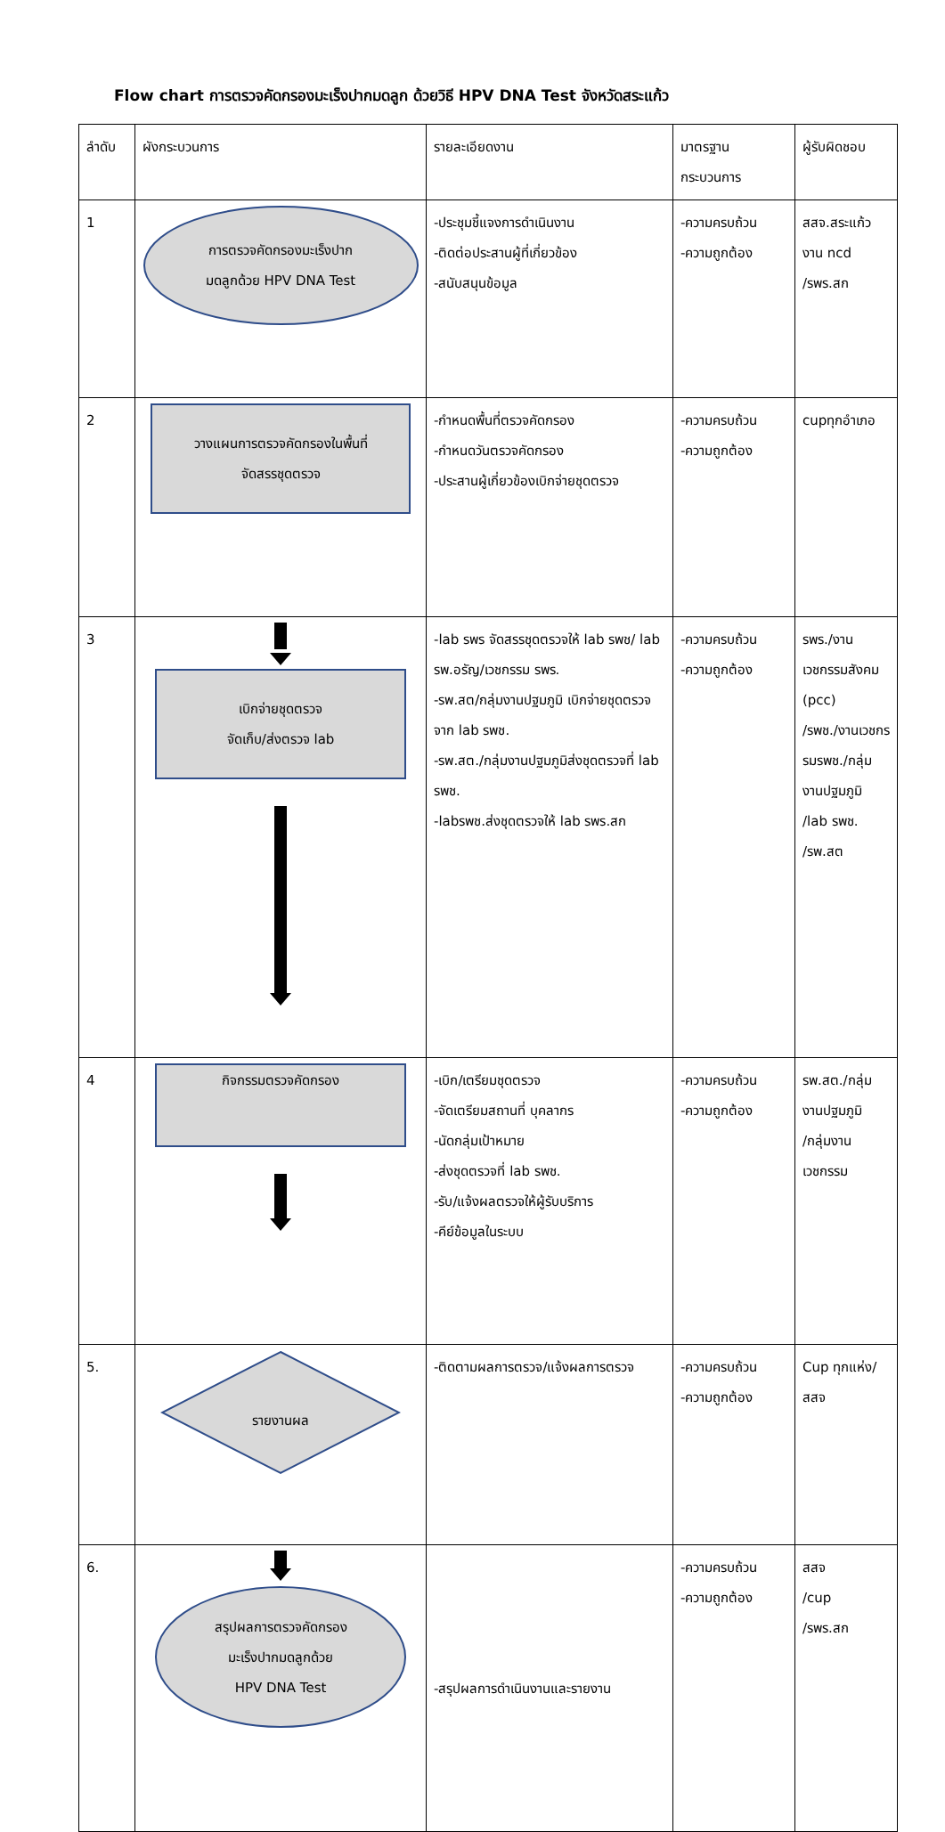Flow chart การตรวจคัดกรองมะเร็งปากมดลูก ด้วยวิธี HPV DNA Test จังหวัดสระแก้ว
| ลำดับ | ผังกระบวนการ | รายละเอียดงาน | มาตรฐาน กระบวนการ | ผู้รับผิดชอบ |
| --- | --- | --- | --- | --- |
| 1 | การตรวจคัดกรองมะเร็งปาก มดลูกด้วย HPV DNA Test | -ประชุมชี้แจงการดำเนินงาน -ติดต่อประสานผู้ที่เกี่ยวข้อง -สนับสนุนข้อมูล | -ความครบถ้วน -ความถูกต้อง | สสจ.สระแก้ว งาน ncd /รพร.สก |
| 2 | วางแผนการตรวจคัดกรองในพื้นที่ จัดสรรชุดตรวจ | -กำหนดพื้นที่ตรวจคัดกรอง -กำหนดวันตรวจคัดกรอง -ประสานผู้เกี่ยวข้องเบิกจ่ายชุดตรวจ | -ความครบถ้วน -ความถูกต้อง | cupทุกอำเภอ |
| 3 | เบิกจ่ายชุดตรวจ จัดเก็บ/ส่งตรวจ lab | -lab รพร จัดสรรชุดตรวจให้ lab รพช/ lab รพ.อรัญ/เวชกรรม รพร. -รพ.สต/กลุ่มงานปฐมภูมิ เบิกจ่ายชุดตรวจจาก lab รพช. -รพ.สต./กลุ่มงานปฐมภูมิส่งชุดตรวจที่ lab รพช. -labรพช.ส่งชุดตรวจให้ lab รพร.สก | -ความครบถ้วน -ความถูกต้อง | รพร./งานเวชกรรมสังคม (pcc) /รพช./งานเวชกรรมรพช./กลุ่มงานปฐมภูมิ /lab รพช. /รพ.สต |
| 4 | กิจกรรมตรวจคัดกรอง | -เบิก/เตรียมชุดตรวจ -จัดเตรียมสถานที่ บุคลากร -นัดกลุ่มเป้าหมาย -ส่งชุดตรวจที่ lab รพช. -รับ/แจ้งผลตรวจให้ผู้รับบริการ -คีย์ข้อมูลในระบบ | -ความครบถ้วน -ความถูกต้อง | รพ.สต./กลุ่มงานปฐมภูมิ /กลุ่มงานเวชกรรม |
| 5. | รายงานผล | -ติดตามผลการตรวจ/แจ้งผลการตรวจ | -ความครบถ้วน -ความถูกต้อง | Cup ทุกแห่ง/ สสจ |
| 6. | สรุปผลการตรวจคัดกรอง มะเร็งปากมดลูกด้วย HPV DNA Test | -สรุปผลการดำเนินงานและรายงาน | -ความครบถ้วน -ความถูกต้อง | สสจ /cup /รพร.สก |